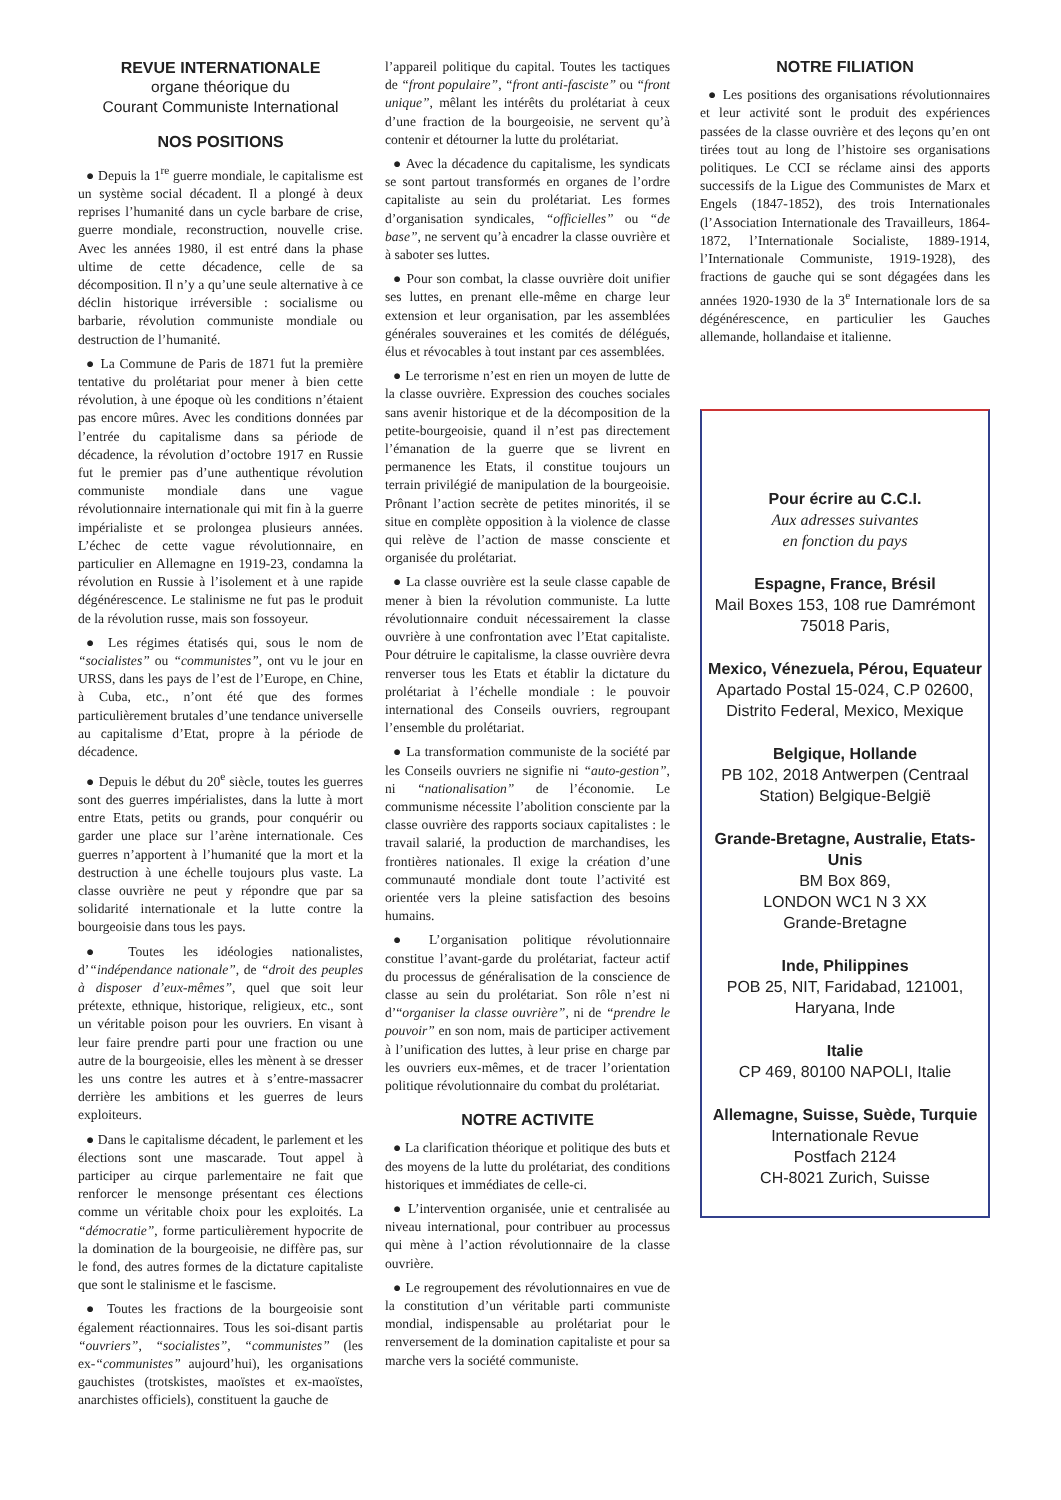REVUE INTERNATIONALE
organe théorique du
Courant Communiste International
NOS POSITIONS
● Depuis la 1<sup>re</sup> guerre mondiale, le capitalisme est un système social décadent. Il a plongé à deux reprises l’humanité dans un cycle barbare de crise, guerre mondiale, reconstruction, nouvelle crise. Avec les années 1980, il est entré dans la phase ultime de cette décadence, celle de sa décomposition. Il n’y a qu’une seule alternative à ce déclin historique irréversible : socialisme ou barbarie, révolution communiste mondiale ou destruction de l’humanité.
● La Commune de Paris de 1871 fut la première tentative du prolétariat pour mener à bien cette révolution, à une époque où les conditions n’étaient pas encore mûres. Avec les conditions données par l’entrée du capitalisme dans sa période de décadence, la révolution d’octobre 1917 en Russie fut le premier pas d’une authentique révolution communiste mondiale dans une vague révolutionnaire internationale qui mit fin à la guerre impérialiste et se prolongea plusieurs années. L’échec de cette vague révolutionnaire, en particulier en Allemagne en 1919-23, condamna la révolution en Russie à l’isolement et à une rapide dégénérescence. Le stalinisme ne fut pas le produit de la révolution russe, mais son fossoyeur.
● Les régimes étatisés qui, sous le nom de “socialistes” ou “communistes”, ont vu le jour en URSS, dans les pays de l’est de l’Europe, en Chine, à Cuba, etc., n’ont été que des formes particulièrement brutales d’une tendance universelle au capitalisme d’Etat, propre à la période de décadence.
● Depuis le début du 20<sup>e</sup> siècle, toutes les guerres sont des guerres impérialistes, dans la lutte à mort entre Etats, petits ou grands, pour conquérir ou garder une place sur l’arène internationale. Ces guerres n’apportent à l’humanité que la mort et la destruction à une échelle toujours plus vaste. La classe ouvrière ne peut y répondre que par sa solidarité internationale et la lutte contre la bourgeoisie dans tous les pays.
● Toutes les idéologies nationalistes, d’“indépendance nationale”, de “droit des peuples à disposer d’eux-mêmes”, quel que soit leur prétexte, ethnique, historique, religieux, etc., sont un véritable poison pour les ouvriers. En visant à leur faire prendre parti pour une fraction ou une autre de la bourgeoisie, elles les mènent à se dresser les uns contre les autres et à s’entre-massacrer derrière les ambitions et les guerres de leurs exploiteurs.
● Dans le capitalisme décadent, le parlement et les élections sont une mascarade. Tout appel à participer au cirque parlementaire ne fait que renforcer le mensonge présentant ces élections comme un véritable choix pour les exploités. La “démocratie”, forme particulièrement hypocrite de la domination de la bourgeoisie, ne diffère pas, sur le fond, des autres formes de la dictature capitaliste que sont le stalinisme et le fascisme.
● Toutes les fractions de la bourgeoisie sont également réactionnaires. Tous les soi-disant partis “ouvriers”, “socialistes”, “communistes” (les ex-“communistes” aujourd’hui), les organisations gauchistes (trotskistes, maoïstes et ex-maoïstes, anarchistes officiels), constituent la gauche de
l’appareil politique du capital. Toutes les tactiques de “front populaire”, “front anti-fasciste” ou “front unique”, mêlant les intérêts du prolétariat à ceux d’une fraction de la bourgeoisie, ne servent qu’à contenir et détourner la lutte du prolétariat.
● Avec la décadence du capitalisme, les syndicats se sont partout transformés en organes de l’ordre capitaliste au sein du prolétariat. Les formes d’organisation syndicales, “officielles” ou “de base”, ne servent qu’à encadrer la classe ouvrière et à saboter ses luttes.
● Pour son combat, la classe ouvrière doit unifier ses luttes, en prenant elle-même en charge leur extension et leur organisation, par les assemblées générales souveraines et les comités de délégués, élus et révocables à tout instant par ces assemblées.
● Le terrorisme n’est en rien un moyen de lutte de la classe ouvrière. Expression des couches sociales sans avenir historique et de la décomposition de la petite-bourgeoisie, quand il n’est pas directement l’émanation de la guerre que se livrent en permanence les Etats, il constitue toujours un terrain privilégié de manipulation de la bourgeoisie. Prônant l’action secrète de petites minorités, il se situe en complète opposition à la violence de classe qui relève de l’action de masse consciente et organisée du prolétariat.
● La classe ouvrière est la seule classe capable de mener à bien la révolution communiste. La lutte révolutionnaire conduit nécessairement la classe ouvrière à une confrontation avec l’Etat capitaliste. Pour détruire le capitalisme, la classe ouvrière devra renverser tous les Etats et établir la dictature du prolétariat à l’échelle mondiale : le pouvoir international des Conseils ouvriers, regroupant l’ensemble du prolétariat.
● La transformation communiste de la société par les Conseils ouvriers ne signifie ni “auto-gestion”, ni “nationalisation” de l’économie. Le communisme nécessite l’abolition consciente par la classe ouvrière des rapports sociaux capitalistes : le travail salarié, la production de marchandises, les frontières nationales. Il exige la création d’une communauté mondiale dont toute l’activité est orientée vers la pleine satisfaction des besoins humains.
● L’organisation politique révolutionnaire constitue l’avant-garde du prolétariat, facteur actif du processus de généralisation de la conscience de classe au sein du prolétariat. Son rôle n’est ni d’“organiser la classe ouvrière”, ni de “prendre le pouvoir” en son nom, mais de participer activement à l’unification des luttes, à leur prise en charge par les ouvriers eux-mêmes, et de tracer l’orientation politique révolutionnaire du combat du prolétariat.
NOTRE ACTIVITE
● La clarification théorique et politique des buts et des moyens de la lutte du prolétariat, des conditions historiques et immédiates de celle-ci.
● L’intervention organisée, unie et centralisée au niveau international, pour contribuer au processus qui mène à l’action révolutionnaire de la classe ouvrière.
● Le regroupement des révolutionnaires en vue de la constitution d’un véritable parti communiste mondial, indispensable au prolétariat pour le renversement de la domination capitaliste et pour sa marche vers la société communiste.
NOTRE FILIATION
● Les positions des organisations révolutionnaires et leur activité sont le produit des expériences passées de la classe ouvrière et des leçons qu’en ont tirées tout au long de l’histoire ses organisations politiques. Le CCI se réclame ainsi des apports successifs de la Ligue des Communistes de Marx et Engels (1847-1852), des trois Internationales (l’Association Internationale des Travailleurs, 1864-1872, l’Internationale Socialiste, 1889-1914, l’Internationale Communiste, 1919-1928), des fractions de gauche qui se sont dégagées dans les années 1920-1930 de la 3<sup>e</sup> Internationale lors de sa dégénérescence, en particulier les Gauches allemande, hollandaise et italienne.
Pour écrire au C.C.I.
Aux adresses suivantes
en fonction du pays
Espagne, France, Brésil
Mail Boxes 153, 108 rue Damrémont
75018 Paris,
Mexico, Vénezuela, Pérou, Equateur
Apartado Postal 15-024, C.P 02600,
Distrito Federal, Mexico, Mexique
Belgique, Hollande
PB 102, 2018 Antwerpen (Centraal Station) Belgique-België
Grande-Bretagne, Australie, Etats-Unis
BM Box 869,
LONDON WC1 N 3 XX
Grande-Bretagne
Inde, Philippines
POB 25, NIT, Faridabad, 121001, Haryana, Inde
Italie
CP 469, 80100 NAPOLI, Italie
Allemagne, Suisse, Suède, Turquie
Internationale Revue
Postfach 2124
CH-8021 Zurich, Suisse